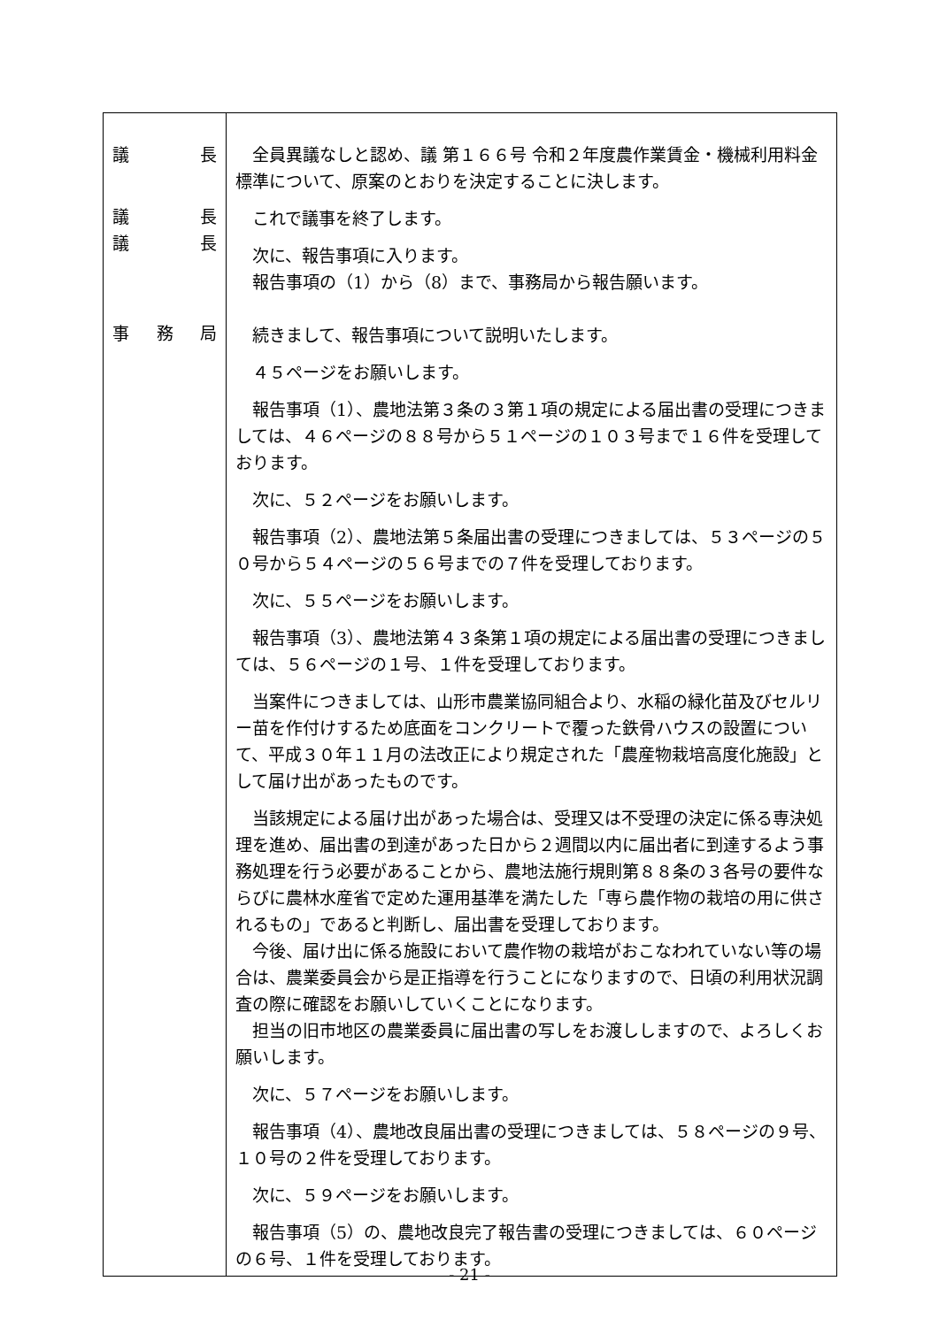| 議 長 議 長 議 長 事 務 局 | 全員異議なしと認め、議 第１６６号 令和２年度農作業賃金・機械利用料金標準について、原案のとおりを決定することに決します。 これで議事を終了します。 次に、報告事項に入ります。 報告事項の（1）から（8）まで、事務局から報告願います。 続きまして、報告事項について説明いたします。 ４５ページをお願いします。 報告事項（1）、農地法第３条の３第１項の規定による届出書の受理につきましては、４６ページの８８号から５１ページの１０３号まで１６件を受理しております。 次に、５２ページをお願いします。 報告事項（2）、農地法第５条届出書の受理につきましては、５３ページの５０号から５４ページの５６号までの７件を受理しております。 次に、５５ページをお願いします。 報告事項（3）、農地法第４３条第１項の規定による届出書の受理につきましては、５６ページの１号、１件を受理しております。 当案件につきましては、山形市農業協同組合より、水稲の緑化苗及びセルリー苗を作付けするため底面をコンクリートで覆った鉄骨ハウスの設置について、平成３０年１１月の法改正により規定された「農産物栽培高度化施設」として届け出があったものです。 当該規定による届け出があった場合は、受理又は不受理の決定に係る専決処理を進め、届出書の到達があった日から２週間以内に届出者に到達するよう事務処理を行う必要があることから、農地法施行規則第８８条の３各号の要件ならびに農林水産省で定めた運用基準を満たした「専ら農作物の栽培の用に供されるもの」であると判断し、届出書を受理しております。 今後、届け出に係る施設において農作物の栽培がおこなわれていない等の場合は、農業委員会から是正指導を行うことになりますので、日頃の利用状況調査の際に確認をお願いしていくことになります。 担当の旧市地区の農業委員に届出書の写しをお渡ししますので、よろしくお願いします。 次に、５７ページをお願いします。 報告事項（4）、農地改良届出書の受理につきましては、５８ページの９号、１０号の２件を受理しております。 次に、５９ページをお願いします。 報告事項（5）の、農地改良完了報告書の受理につきましては、６０ページの６号、１件を受理しております。 |
- 21 -